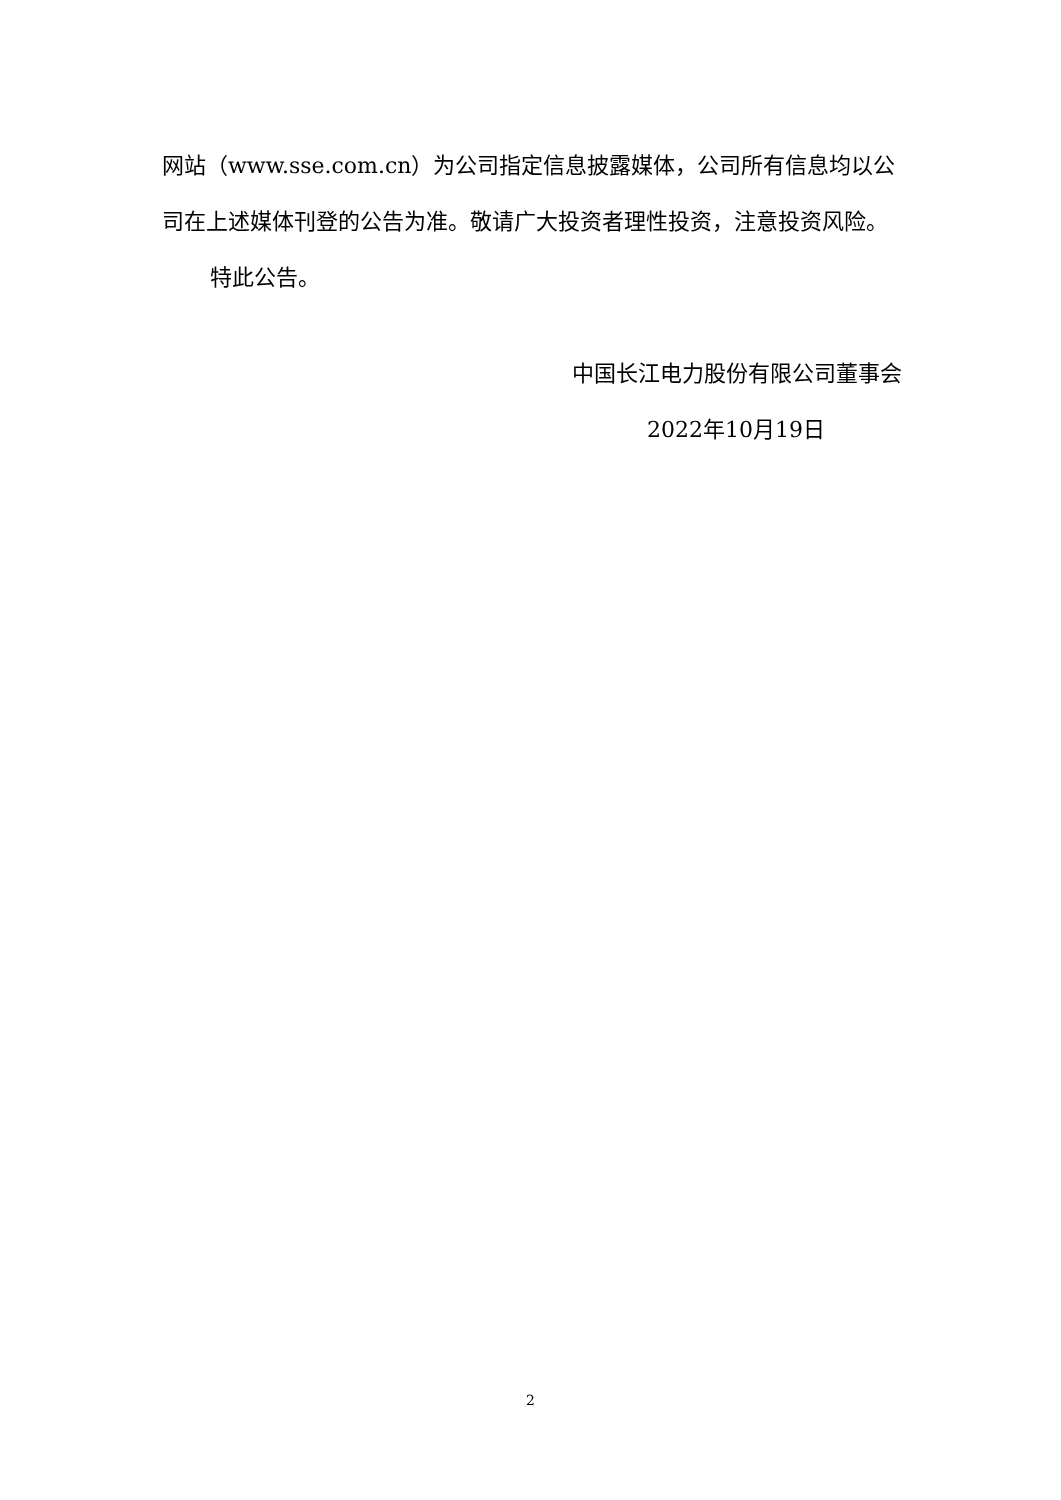网站（www.sse.com.cn）为公司指定信息披露媒体，公司所有信息均以公司在上述媒体刊登的公告为准。敬请广大投资者理性投资，注意投资风险。
特此公告。
中国长江电力股份有限公司董事会
2022年10月19日
2